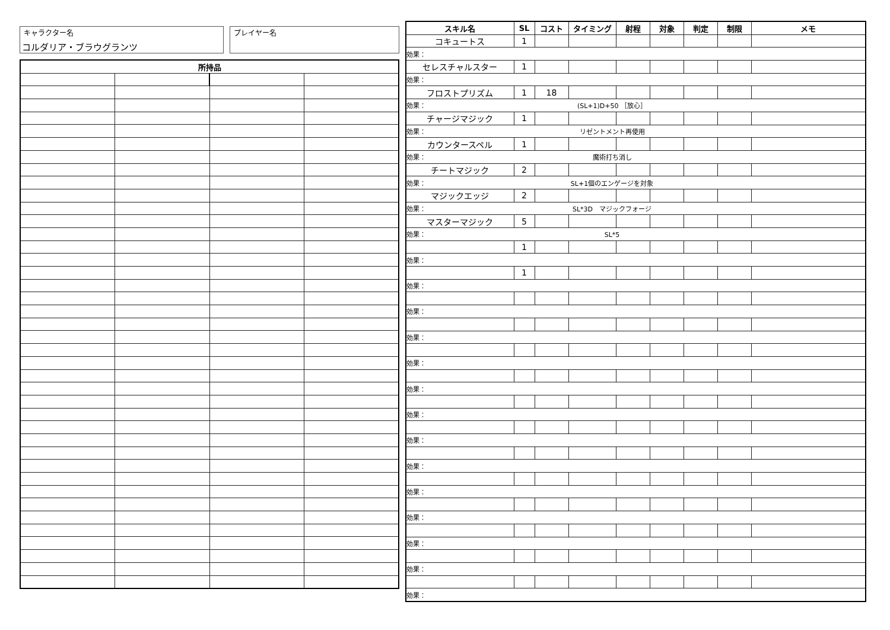キャラクター名
コルダリア・ブラウグランツ
プレイヤー名
| 所持品 | | | |
| --- | --- | --- | --- |
| スキル名 | SL | コスト | タイミング | 射程 | 対象 | 判定 | 制限 | メモ |
| --- | --- | --- | --- | --- | --- | --- | --- | --- |
| コキュートス | 1 | | | | | | | |
| 効果： | | | | | | | | |
| セレスチャルスター | 1 | | | | | | | |
| 効果： | | | | | | | | |
| フロストプリズム | 1 | 18 | | | | | | |
| 効果： (SL+1)D+50 ［放心］ | | | | | | | | |
| チャージマジック | 1 | | | | | | | |
| 効果： リゼントメント再使用 | | | | | | | | |
| カウンタースペル | 1 | | | | | | | |
| 効果： 魔術打ち消し | | | | | | | | |
| チートマジック | 2 | | | | | | | |
| 効果： SL+1個のエンゲージを対象 | | | | | | | | |
| マジックエッジ | 2 | | | | | | | |
| 効果： SL*3D マジックフォージ | | | | | | | | |
| マスターマジック | 5 | | | | | | | |
| 効果： SL*5 | | | | | | | | |
| | 1 | | | | | | | |
| 効果： | | | | | | | | |
| | 1 | | | | | | | |
| 効果： | | | | | | | | |
| 効果： | | | | | | | | |
| 効果： | | | | | | | | |
| 効果： | | | | | | | | |
| 効果： | | | | | | | | |
| 効果： | | | | | | | | |
| 効果： | | | | | | | | |
| 効果： | | | | | | | | |
| 効果： | | | | | | | | |
| 効果： | | | | | | | | |
| 効果： | | | | | | | | |
| 効果： | | | | | | | | |
| 効果： | | | | | | | | |